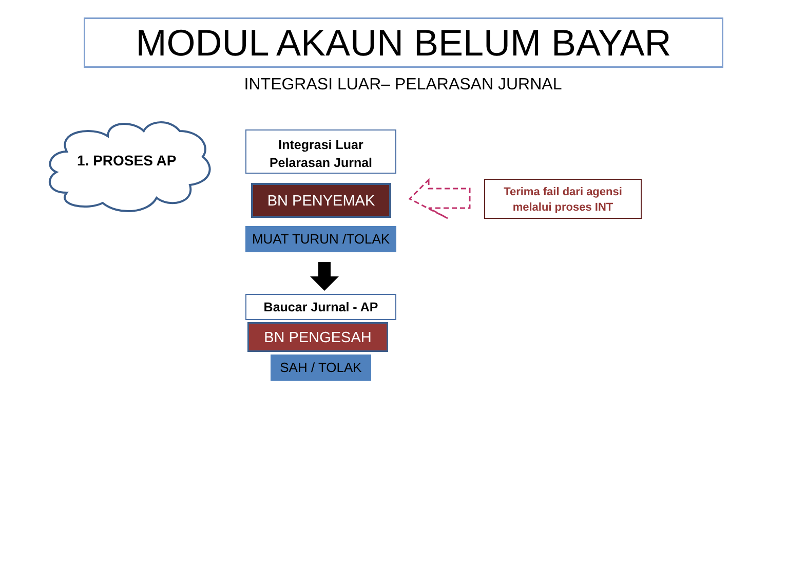MODUL AKAUN BELUM BAYAR
INTEGRASI LUAR– PELARASAN JURNAL
1. PROSES AP
Integrasi Luar
Pelarasan Jurnal
BN PENYEMAK
MUAT TURUN /TOLAK
Terima fail dari agensi
melalui proses INT
Baucar Jurnal - AP
BN PENGESAH
SAH / TOLAK